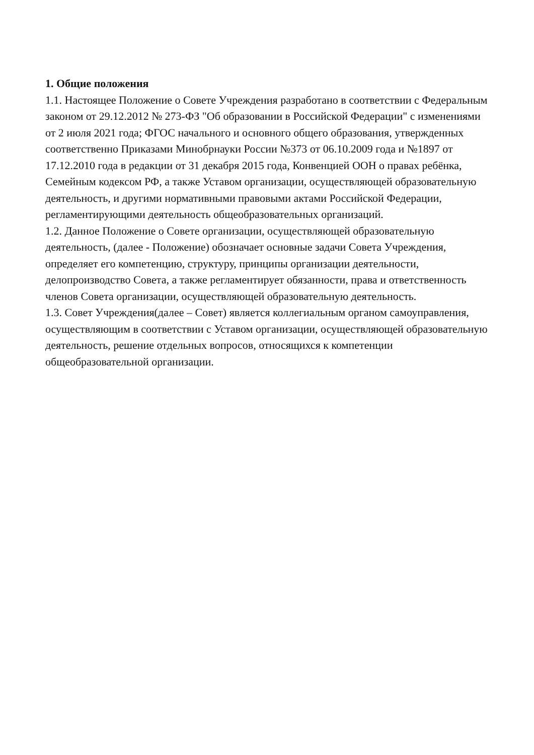1. Общие положения
1.1. Настоящее Положение о Совете Учреждения разработано в соответствии с Федеральным законом от 29.12.2012 № 273-ФЗ "Об образовании в Российской Федерации" с изменениями от 2 июля 2021 года; ФГОС начального и основного общего образования, утвержденных соответственно Приказами Минобрнауки России №373 от 06.10.2009 года и №1897 от 17.12.2010 года в редакции от 31 декабря 2015 года, Конвенцией ООН о правах ребёнка, Семейным кодексом РФ, а также Уставом организации, осуществляющей образовательную деятельность, и другими нормативными правовыми актами Российской Федерации, регламентирующими деятельность общеобразовательных организаций.
1.2. Данное Положение о Совете организации, осуществляющей образовательную деятельность, (далее - Положение) обозначает основные задачи Совета Учреждения, определяет его компетенцию, структуру, принципы организации деятельности, делопроизводство Совета, а также регламентирует обязанности, права и ответственность членов Совета организации, осуществляющей образовательную деятельность.
1.3. Совет Учреждения(далее – Совет) является коллегиальным органом самоуправления, осуществляющим в соответствии с Уставом организации, осуществляющей образовательную деятельность, решение отдельных вопросов, относящихся к компетенции общеобразовательной организации.